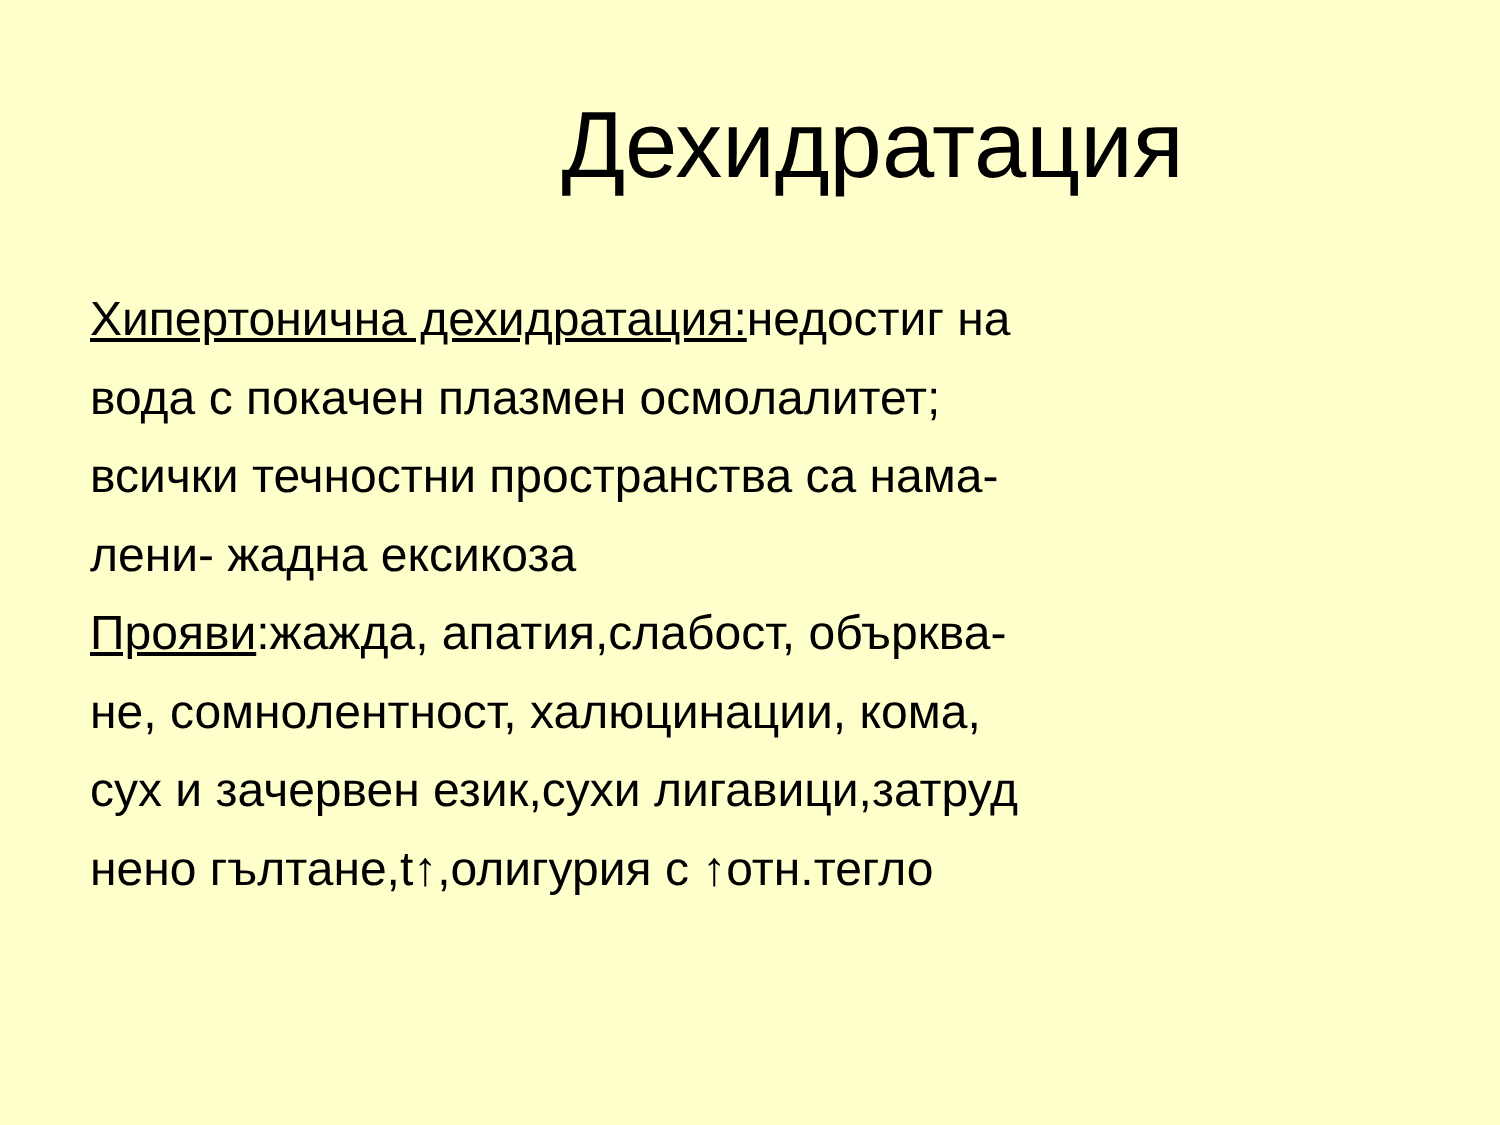Дехидратация
Хипертонична дехидратация: недостиг на
вода с покачен плазмен осмолалитет;
всички течностни пространства са нама-
лени- жадна ексикоза
Прояви:жажда, апатия,слабост, обърква-
не, сомнолентност, халюцинации, кома,
сух и зачервен език,сухи лигавици,затруд
нено гълтане,t↑,олигурия с ↑отн.тегло